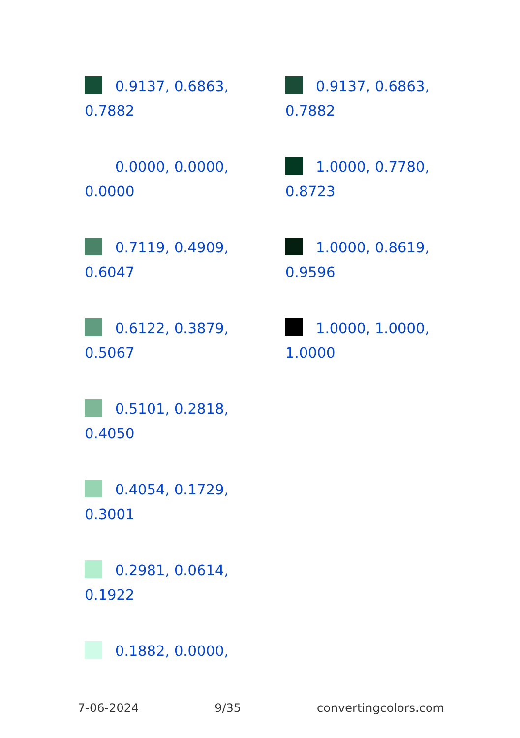0.9137, 0.6863,
0.7882
0.0000, 0.0000,
0.0000
0.7119, 0.4909,
0.6047
0.6122, 0.3879,
0.5067
0.5101, 0.2818,
0.4050
0.4054, 0.1729,
0.3001
0.2981, 0.0614,
0.1922
0.1882, 0.0000,
0.9137, 0.6863,
0.7882
1.0000, 0.7780,
0.8723
1.0000, 0.8619,
0.9596
1.0000, 1.0000,
1.0000
7-06-2024 9/35 convertingcolors.com